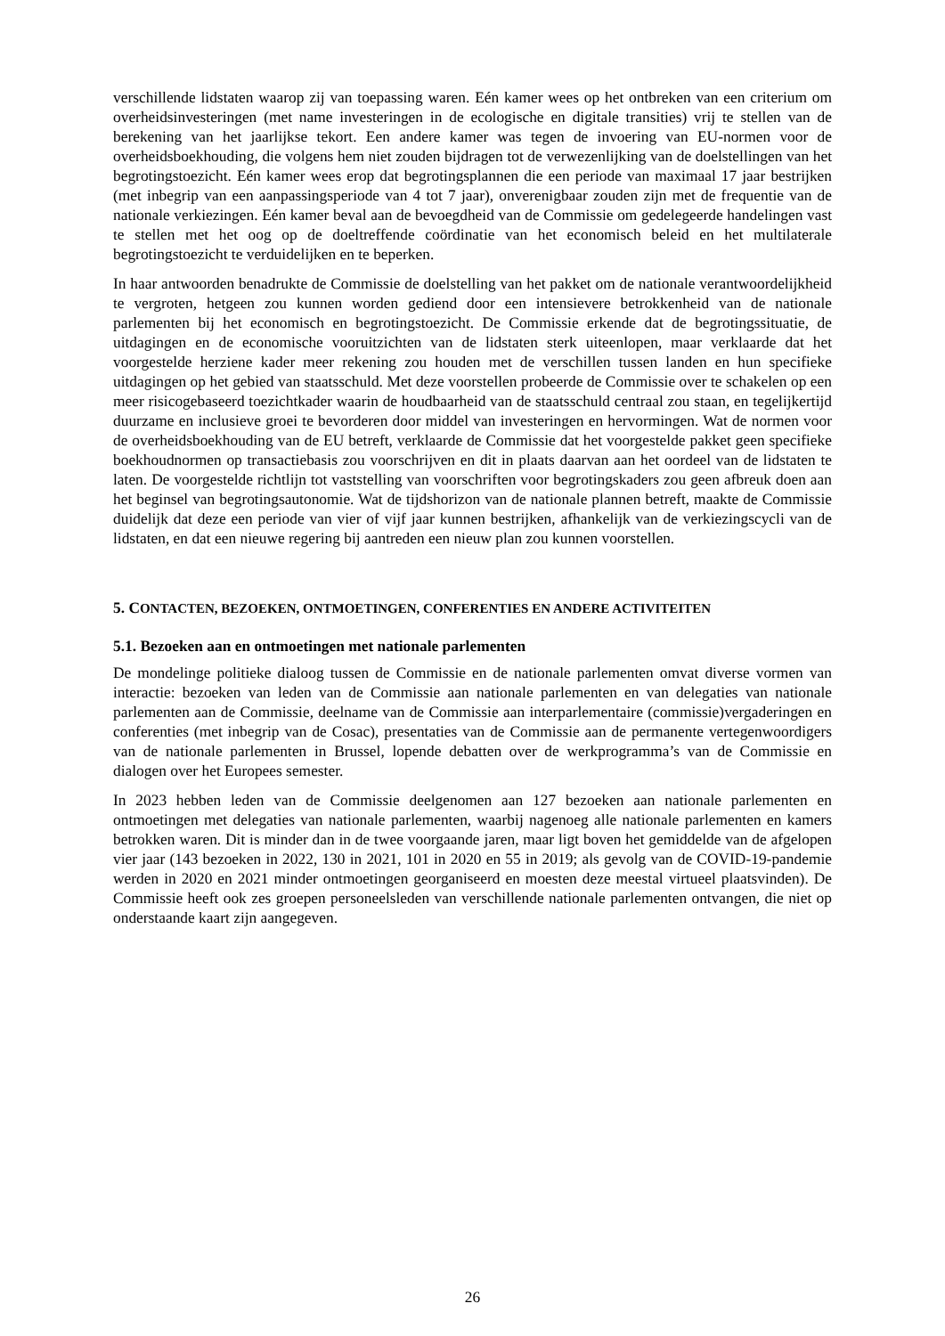verschillende lidstaten waarop zij van toepassing waren. Eén kamer wees op het ontbreken van een criterium om overheidsinvesteringen (met name investeringen in de ecologische en digitale transities) vrij te stellen van de berekening van het jaarlijkse tekort. Een andere kamer was tegen de invoering van EU-normen voor de overheidsboekhouding, die volgens hem niet zouden bijdragen tot de verwezenlijking van de doelstellingen van het begrotingstoezicht. Eén kamer wees erop dat begrotingsplannen die een periode van maximaal 17 jaar bestrijken (met inbegrip van een aanpassingsperiode van 4 tot 7 jaar), onverenigbaar zouden zijn met de frequentie van de nationale verkiezingen. Eén kamer beval aan de bevoegdheid van de Commissie om gedelegeerde handelingen vast te stellen met het oog op de doeltreffende coördinatie van het economisch beleid en het multilaterale begrotingstoezicht te verduidelijken en te beperken.
In haar antwoorden benadrukte de Commissie de doelstelling van het pakket om de nationale verantwoordelijkheid te vergroten, hetgeen zou kunnen worden gediend door een intensievere betrokkenheid van de nationale parlementen bij het economisch en begrotingstoezicht. De Commissie erkende dat de begrotingssituatie, de uitdagingen en de economische vooruitzichten van de lidstaten sterk uiteenlopen, maar verklaarde dat het voorgestelde herziene kader meer rekening zou houden met de verschillen tussen landen en hun specifieke uitdagingen op het gebied van staatsschuld. Met deze voorstellen probeerde de Commissie over te schakelen op een meer risicogebaseerd toezichtkader waarin de houdbaarheid van de staatsschuld centraal zou staan, en tegelijkertijd duurzame en inclusieve groei te bevorderen door middel van investeringen en hervormingen. Wat de normen voor de overheidsboekhouding van de EU betreft, verklaarde de Commissie dat het voorgestelde pakket geen specifieke boekhoudnormen op transactiebasis zou voorschrijven en dit in plaats daarvan aan het oordeel van de lidstaten te laten. De voorgestelde richtlijn tot vaststelling van voorschriften voor begrotingskaders zou geen afbreuk doen aan het beginsel van begrotingsautonomie. Wat de tijdshorizon van de nationale plannen betreft, maakte de Commissie duidelijk dat deze een periode van vier of vijf jaar kunnen bestrijken, afhankelijk van de verkiezingscycli van de lidstaten, en dat een nieuwe regering bij aantreden een nieuw plan zou kunnen voorstellen.
5. CONTACTEN, BEZOEKEN, ONTMOETINGEN, CONFERENTIES EN ANDERE ACTIVITEITEN
5.1. Bezoeken aan en ontmoetingen met nationale parlementen
De mondelinge politieke dialoog tussen de Commissie en de nationale parlementen omvat diverse vormen van interactie: bezoeken van leden van de Commissie aan nationale parlementen en van delegaties van nationale parlementen aan de Commissie, deelname van de Commissie aan interparlementaire (commissie)vergaderingen en conferenties (met inbegrip van de Cosac), presentaties van de Commissie aan de permanente vertegenwoordigers van de nationale parlementen in Brussel, lopende debatten over de werkprogramma’s van de Commissie en dialogen over het Europees semester.
In 2023 hebben leden van de Commissie deelgenomen aan 127 bezoeken aan nationale parlementen en ontmoetingen met delegaties van nationale parlementen, waarbij nagenoeg alle nationale parlementen en kamers betrokken waren. Dit is minder dan in de twee voorgaande jaren, maar ligt boven het gemiddelde van de afgelopen vier jaar (143 bezoeken in 2022, 130 in 2021, 101 in 2020 en 55 in 2019; als gevolg van de COVID-19-pandemie werden in 2020 en 2021 minder ontmoetingen georganiseerd en moesten deze meestal virtueel plaatsvinden). De Commissie heeft ook zes groepen personeelsleden van verschillende nationale parlementen ontvangen, die niet op onderstaande kaart zijn aangegeven.
26